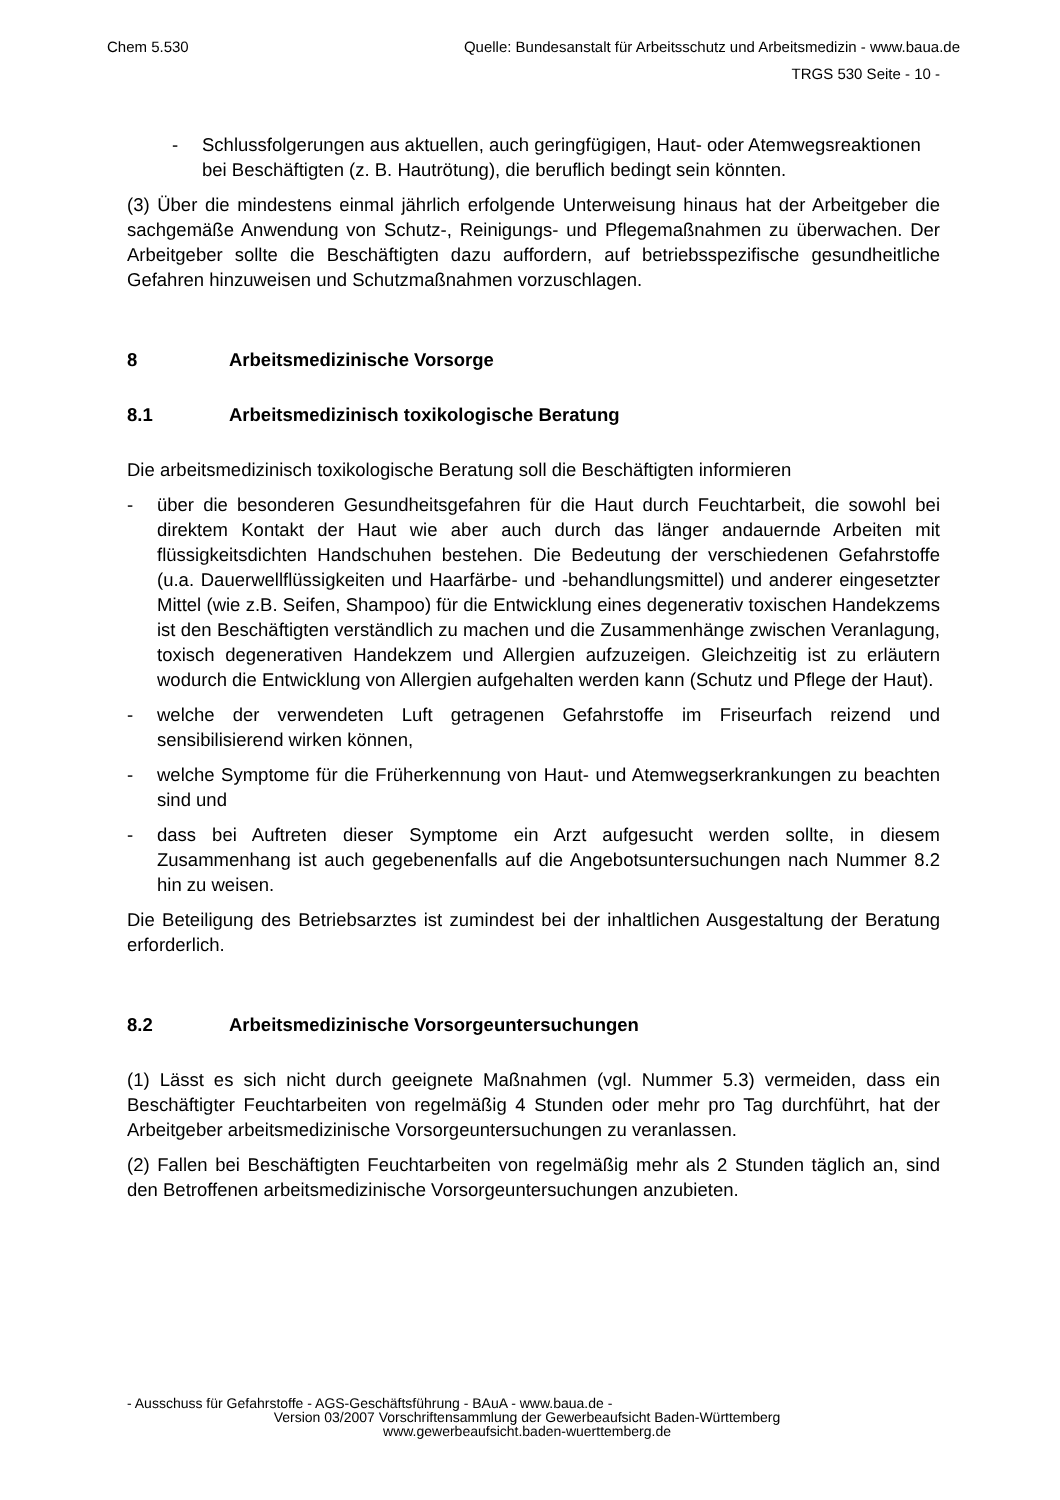Chem 5.530 Quelle: Bundesanstalt für Arbeitsschutz und Arbeitsmedizin - www.baua.de
TRGS 530 Seite - 10 -
- Schlussfolgerungen aus aktuellen, auch geringfügigen, Haut- oder Atemwegsreaktionen bei Beschäftigten (z. B. Hautrötung), die beruflich bedingt sein könnten.
(3) Über die mindestens einmal jährlich erfolgende Unterweisung hinaus hat der Arbeitgeber die sachgemäße Anwendung von Schutz-, Reinigungs- und Pflegemaßnahmen zu überwachen. Der Arbeitgeber sollte die Beschäftigten dazu auffordern, auf betriebsspezifische gesundheitliche Gefahren hinzuweisen und Schutzmaßnahmen vorzuschlagen.
8 Arbeitsmedizinische Vorsorge
8.1 Arbeitsmedizinisch toxikologische Beratung
Die arbeitsmedizinisch toxikologische Beratung soll die Beschäftigten informieren
- über die besonderen Gesundheitsgefahren für die Haut durch Feuchtarbeit, die sowohl bei direktem Kontakt der Haut wie aber auch durch das länger andauernde Arbeiten mit flüssigkeitsdichten Handschuhen bestehen. Die Bedeutung der verschiedenen Gefahrstoffe (u.a. Dauerwellflüssigkeiten und Haarfärbe- und -behandlungsmittel) und anderer eingesetzter Mittel (wie z.B. Seifen, Shampoo) für die Entwicklung eines degenerativ toxischen Handekzems ist den Beschäftigten verständlich zu machen und die Zusammenhänge zwischen Veranlagung, toxisch degenerativen Handekzem und Allergien aufzuzeigen. Gleichzeitig ist zu erläutern wodurch die Entwicklung von Allergien aufgehalten werden kann (Schutz und Pflege der Haut).
- welche der verwendeten Luft getragenen Gefahrstoffe im Friseurfach reizend und sensibilisierend wirken können,
- welche Symptome für die Früherkennung von Haut- und Atemwegserkrankungen zu beachten sind und
- dass bei Auftreten dieser Symptome ein Arzt aufgesucht werden sollte, in diesem Zusammenhang ist auch gegebenenfalls auf die Angebotsuntersuchungen nach Nummer 8.2 hin zu weisen.
Die Beteiligung des Betriebsarztes ist zumindest bei der inhaltlichen Ausgestaltung der Beratung erforderlich.
8.2 Arbeitsmedizinische Vorsorgeuntersuchungen
(1) Lässt es sich nicht durch geeignete Maßnahmen (vgl. Nummer 5.3) vermeiden, dass ein Beschäftigter Feuchtarbeiten von regelmäßig 4 Stunden oder mehr pro Tag durchführt, hat der Arbeitgeber arbeitsmedizinische Vorsorgeuntersuchungen zu veranlassen.
(2) Fallen bei Beschäftigten Feuchtarbeiten von regelmäßig mehr als 2 Stunden täglich an, sind den Betroffenen arbeitsmedizinische Vorsorgeuntersuchungen anzubieten.
- Ausschuss für Gefahrstoffe - AGS-Geschäftsführung - BAuA - www.baua.de -
Version 03/2007 Vorschriftensammlung der Gewerbeaufsicht Baden-Württemberg
www.gewerbeaufsicht.baden-wuerttemberg.de